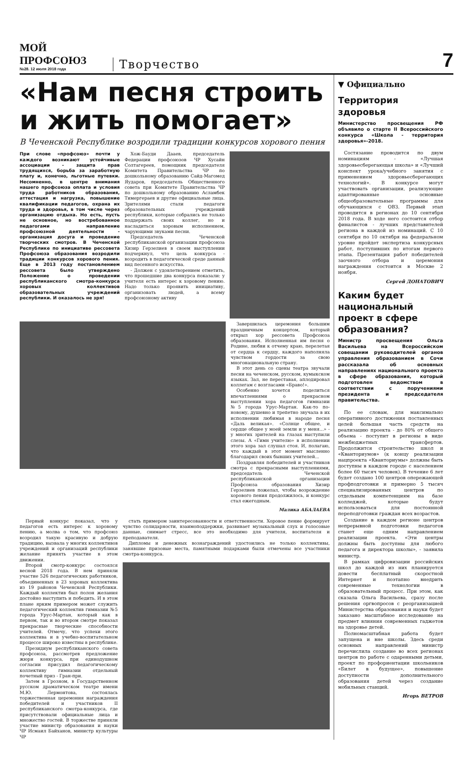МОЙ ПРОФСОЮЗ
№28. 12 июля 2018 года
Творчество
7
«Нам песня строить и жить помогает»
В Чеченской Республике возродили традиции конкурсов хорового пения
При слове «профсоюз» почти у каждого возникают устойчивые ассоциации - защита прав трудящихся, борьба за заработную плату и, конечно, льготные путевки. Несомненно, в центре внимания нашего профсоюза оплата и условия труда работников образования, аттестация и нагрузка, повышение квалификации педагогов, охрана их труда и здоровья, в том числе через организацию отдыха. Но есть, пусть не основное, но востребованное педагогами направление профсоюзной деятельности - организация досуга и проведение творческих смотров. В Чеченской Республике по инициативе рессовета Профсоюза образования возродили традиции конкурсов хорового пения. Еще в 2013 году постановлением рессовета было утверждено Положение о проведении республиканского смотра-конкурса хоровых коллективов образовательных учреждений республики. И оказалось не зря!
Хож-Бауди Дааев, председатель Федерации профсоюзов ЧР Хусайн Солтагереев, помощник председателя Комитета Правительства ЧР по дошкольному образованию Сайд-Магомед Яударов, председатель Общественного совета при Комитете Правительства ЧР по дошкольному образованию Асламбек Тимергераев и другие официальные лица. Зрителями стали педагоги образовательных учреждений республики, которые собрались не только поддержать своих коллег, но и насладиться хоровым исполнением, чарующими звуками песни.
Председатель Чеченской республиканской организации профсоюза Хизир Герзелиев в своем выступлении подчеркнул, что цель конкурса - возродить в педагогической среде данный вид песенного искусства.
- Должен с удовлетворением отметить, что прошедшие два конкурса показали: у учителя есть интерес к хоровому пению. Надо только проявить инициативу, организовать людей, а всему профсоюзному активу
Завершилась церемония большим праздничным концертом, который открыл хор рессовета Профсоюза образования. Исполненная им песня о Родине, любви к отчему краю, перелетая от сердца к сердцу, каждого наполняла чувством гордости за свою многонациональную страну.
В этот день со сцены театра звучали песни на чеченском, русском, кумыкском языках. Зал, не переставая, аплодировал коллегам с возгласами «Браво!».
Особенно хочется поделиться впечатлениями о прекрасном выступлении хора педагогов гимназии №5 города Урус-Мартан. Как-то по-новому, душевно и трепетно звучала в их исполнении любимая в народе песня «Даль великая». «Солнце общее, и сердце общее у моей земли и у меня...» - у многих зрителей на глазах выступили слезы. А «Гимн учителю» в исполнении этого хора зал слушал стоя. И, полагаю, что каждый в этот момент мысленно благодарил своих бывших учителей...
Поздравляя победителей и участников смотра с прекрасными выступлениями, председатель Чеченской республиканской организации Профсоюза образования Хизир Герзелиев пожелал, чтобы возрождение хорового пения продолжилось, и конкурс стал ежегодным.
Малика АБАЛАЕВА
Первый конкурс показал, что у педагогов есть интерес к хоровому пению, а молва о том, что профсоюз возродил такую красивую и добрую традицию, вызвала у многих коллективов учреждений и организаций республики желание принять участие в этом движении.
Второй смотр-конкурс состоялся весной 2018 года. В нем приняли участие 526 педагогических работников, объединенных в 23 хоровых коллектива из 19 районов Чеченской Республики. Каждый коллектив был полон желания достойно выступить и победить. И в этом плане ярким примером может служить педагогический коллектив гимназии №5 города Урус-Мартан, который как в первом, так и во втором смотре показал прекрасные творческие способности учителей. Отмечу, что успехи этого коллектива и в учебно-воспитательном процессе широко известны в республике.
Президиум республиканского совета профсоюза, рассмотрев предложение жюри конкурса, при единодушном согласии присудил педагогическому коллективу гимназии отдельный почетный приз - Гран-при.
Затем в Грозном, в Государственном русском драматическом театре имени М.Ю. Лермонтова, состоялась торжественная церемония награждения победителей и участников II республиканского смотра-конкурса, где присутствовали официальные лица и множество гостей. В торжестве приняли участие министр образования и науки ЧР Исмаил Байханов, министр культуры ЧР
стать примером заинтересованности и ответственности. Хоровое пение формирует чувство солидарности, взаимоподдержки, развивает музыкальный слух и голосовые данные, снимает стресс, все это необходимо для учителя, воспитателя и преподавателя.
Дипломы и денежных вознаграждений удостоились не только коллективы, занявшие призовые места, памятными подарками были отмечены все участники смотра-конкурса.
▼ Официально
Территория здоровья
Министерство просвещения РФ объявило о старте II Всероссийского конкурса «Школа - территория здоровья»-2018.
Состязание проводится по двум номинациям - «Лучшая здоровьесберегающая школа» и «Лучший конспект урока/учебного занятия с применением здоровьесберегающих технологий». В конкурсе могут участвовать организации, реализующие адаптированные основные общеобразовательные программы для обучающихся с ОВЗ. Первый этап проводится в регионах до 10 сентября 2018 года. В ходе него состоится отбор финалистов - лучших представителей региона в каждой из номинаций. С 10 сентября по 10 октября на федеральном уровне пройдет экспертиза конкурсных работ, поступивших по итогам первого этапа. Презентация работ победителей заочного отбора и церемония награждения состоится в Москве 2 ноября.
Сергей ДОНАТОВИЧ
Каким будет национальный проект в сфере образования?
Министр просвещения Ольга Васильева на Всероссийском совещании руководителей органов управления образованием в Сочи рассказала об основных направлениях национального проекта в сфере образования, который подготовлен ведомством в соответствии с поручениями президента и председателя правительства.
По ее словам, для максимально оперативного достижения поставленных целей большая часть средств на реализацию проекта - до 80% от общего объема - поступит в регионы в виде межбюджетных трансфертов. Продолжится строительство школ и «Кванториумов» (к концу реализации нацпроекта «Кванториумы» должны быть доступны в каждом городе с населением более 60 тысяч человек). В течение 6 лет будет создано 100 центров опережающей профподготовки и примерно 5 тысяч специализированных центров по отдельным компетенциям на базе колледжей, которые будут использоваться для постоянной переподготовки граждан всех возрастов.
Создание в каждом регионе центров непрерывной подготовки педагогов станет еще одним направлением реализации проекта. «Эти центры должны быть доступны для любого педагога и директора школы», - заявила министр.
В рамках цифровизации российских школ до каждой из них планируется довести бесплатный скоростной Интернет и поэтапно внедрить современные технологии в образовательный процесс. При этом, как сказала Ольга Васильева, сразу после решения оргвопросов с реорганизацией Министерства образования и науки будет заказано масштабное исследование на предмет влияния современных гаджетов на здоровье детей.
Полномасштабная работа будет запущена и вне школы. Здесь среди основных направлений министр перечислила создание во всех регионах центров по работе с одаренными детьми, проект по профориентации школьников «Билет в будущее», повышение доступности дополнительного образования детей через создание мобильных станций.
Игорь ВЕТРОВ